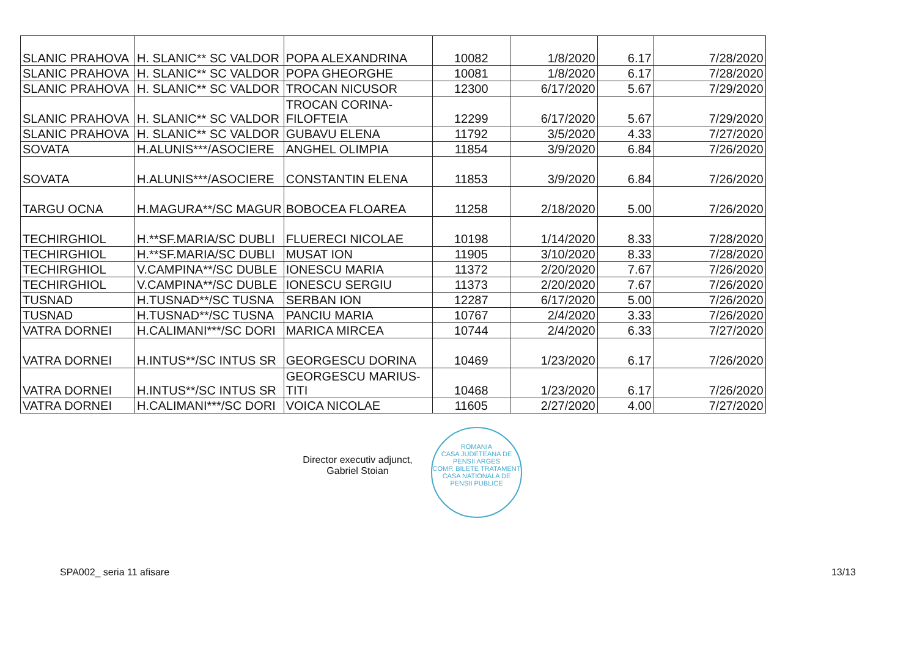| SLANIC PRAHOVA | H. SLANIC** SC VALDOR | POPA ALEXANDRINA | 10082 | 1/8/2020 | 6.17 | 7/28/2020 |
| SLANIC PRAHOVA | H. SLANIC** SC VALDOR | POPA GHEORGHE | 10081 | 1/8/2020 | 6.17 | 7/28/2020 |
| SLANIC PRAHOVA | H. SLANIC** SC VALDOR | TROCAN NICUSOR | 12300 | 6/17/2020 | 5.67 | 7/29/2020 |
| SLANIC PRAHOVA | H. SLANIC** SC VALDOR | TROCAN CORINA- FILOFTEIA | 12299 | 6/17/2020 | 5.67 | 7/29/2020 |
| SLANIC PRAHOVA | H. SLANIC** SC VALDOR | GUBAVU ELENA | 11792 | 3/5/2020 | 4.33 | 7/27/2020 |
| SOVATA | H.ALUNIS***/ASOCIERE | ANGHEL OLIMPIA | 11854 | 3/9/2020 | 6.84 | 7/26/2020 |
| SOVATA | H.ALUNIS***/ASOCIERE | CONSTANTIN ELENA | 11853 | 3/9/2020 | 6.84 | 7/26/2020 |
| TARGU OCNA | H.MAGURA**/SC MAGUR | BOBOCEA FLOAREA | 11258 | 2/18/2020 | 5.00 | 7/26/2020 |
| TECHIRGHIOL | H.**SF.MARIA/SC DUBLI | FLUERECI NICOLAE | 10198 | 1/14/2020 | 8.33 | 7/28/2020 |
| TECHIRGHIOL | H.**SF.MARIA/SC DUBLI | MUSAT ION | 11905 | 3/10/2020 | 8.33 | 7/28/2020 |
| TECHIRGHIOL | V.CAMPINA**/SC DUBLE | IONESCU MARIA | 11372 | 2/20/2020 | 7.67 | 7/26/2020 |
| TECHIRGHIOL | V.CAMPINA**/SC DUBLE | IONESCU SERGIU | 11373 | 2/20/2020 | 7.67 | 7/26/2020 |
| TUSNAD | H.TUSNAD**/SC TUSNA | SERBAN ION | 12287 | 6/17/2020 | 5.00 | 7/26/2020 |
| TUSNAD | H.TUSNAD**/SC TUSNA | PANCIU MARIA | 10767 | 2/4/2020 | 3.33 | 7/26/2020 |
| VATRA DORNEI | H.CALIMANI***/SC DORI | MARICA MIRCEA | 10744 | 2/4/2020 | 6.33 | 7/27/2020 |
| VATRA DORNEI | H.INTUS**/SC INTUS SR | GEORGESCU DORINA | 10469 | 1/23/2020 | 6.17 | 7/26/2020 |
| VATRA DORNEI | H.INTUS**/SC INTUS SR | GEORGESCU MARIUS- TITI | 10468 | 1/23/2020 | 6.17 | 7/26/2020 |
| VATRA DORNEI | H.CALIMANI***/SC DORI | VOICA NICOLAE | 11605 | 2/27/2020 | 4.00 | 7/27/2020 |
Director executiv adjunct,
Gabriel Stoian
ROMANIA
CASA JUDETEANA DE PENSII ARGES
COMP. BILETE TRATAMENT
CASA NATIONALA DE PENSII PUBLICE
SPA002_ seria 11 afisare 13/13